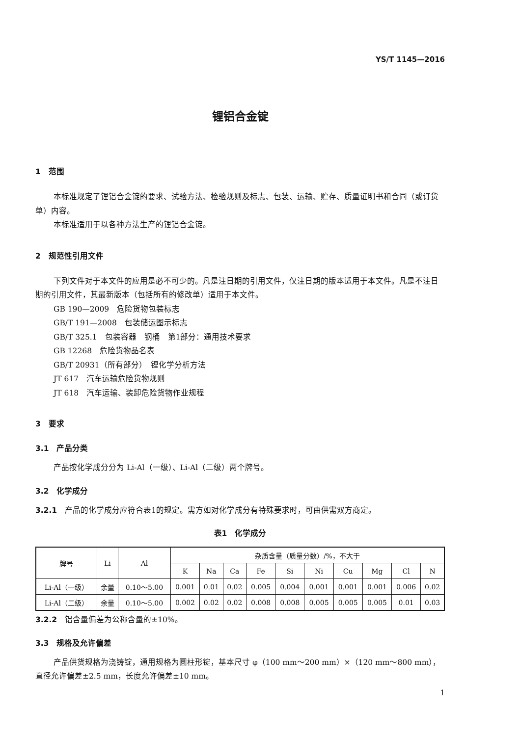YS/T 1145—2016
锂铝合金锭
1　范围
本标准规定了锂铝合金锭的要求、试验方法、检验规则及标志、包装、运输、贮存、质量证明书和合同（或订货单）内容。
本标准适用于以各种方法生产的锂铝合金锭。
2　规范性引用文件
下列文件对于本文件的应用是必不可少的。凡是注日期的引用文件，仅注日期的版本适用于本文件。凡是不注日期的引用文件，其最新版本（包括所有的修改单）适用于本文件。
GB 190—2009　危险货物包装标志
GB/T 191—2008　包装储运图示标志
GB/T 325.1　包装容器　钢桶　第1部分：通用技术要求
GB 12268　危险货物品名表
GB/T 20931（所有部分）　锂化学分析方法
JT 617　汽车运输危险货物规则
JT 618　汽车运输、装卸危险货物作业规程
3　要求
3.1　产品分类
产品按化学成分分为 Li-Al（一级）、Li-Al（二级）两个牌号。
3.2　化学成分
3.2.1　产品的化学成分应符合表1的规定。需方如对化学成分有特殊要求时，可由供需双方商定。
表1　化学成分
| 牌号 | Li | Al | 杂质含量（质量分数）/%，不大于 | | | | | | | | | |
| --- | --- | --- | --- | --- | --- | --- | --- | --- | --- | --- | --- | --- |
| | | | K | Na | Ca | Fe | Si | Ni | Cu | Mg | Cl | N |
| Li-Al（一级） | 余量 | 0.10～5.00 | 0.001 | 0.01 | 0.02 | 0.005 | 0.004 | 0.001 | 0.001 | 0.001 | 0.006 | 0.02 |
| Li-Al（二级） | 余量 | 0.10～5.00 | 0.002 | 0.02 | 0.02 | 0.008 | 0.008 | 0.005 | 0.005 | 0.005 | 0.01 | 0.03 |
3.2.2　铝含量偏差为公称含量的±10%。
3.3　规格及允许偏差
产品供货规格为浇铸锭，通用规格为圆柱形锭，基本尺寸 φ（100 mm～200 mm）×（120 mm～800 mm），直径允许偏差±2.5 mm，长度允许偏差±10 mm。
1